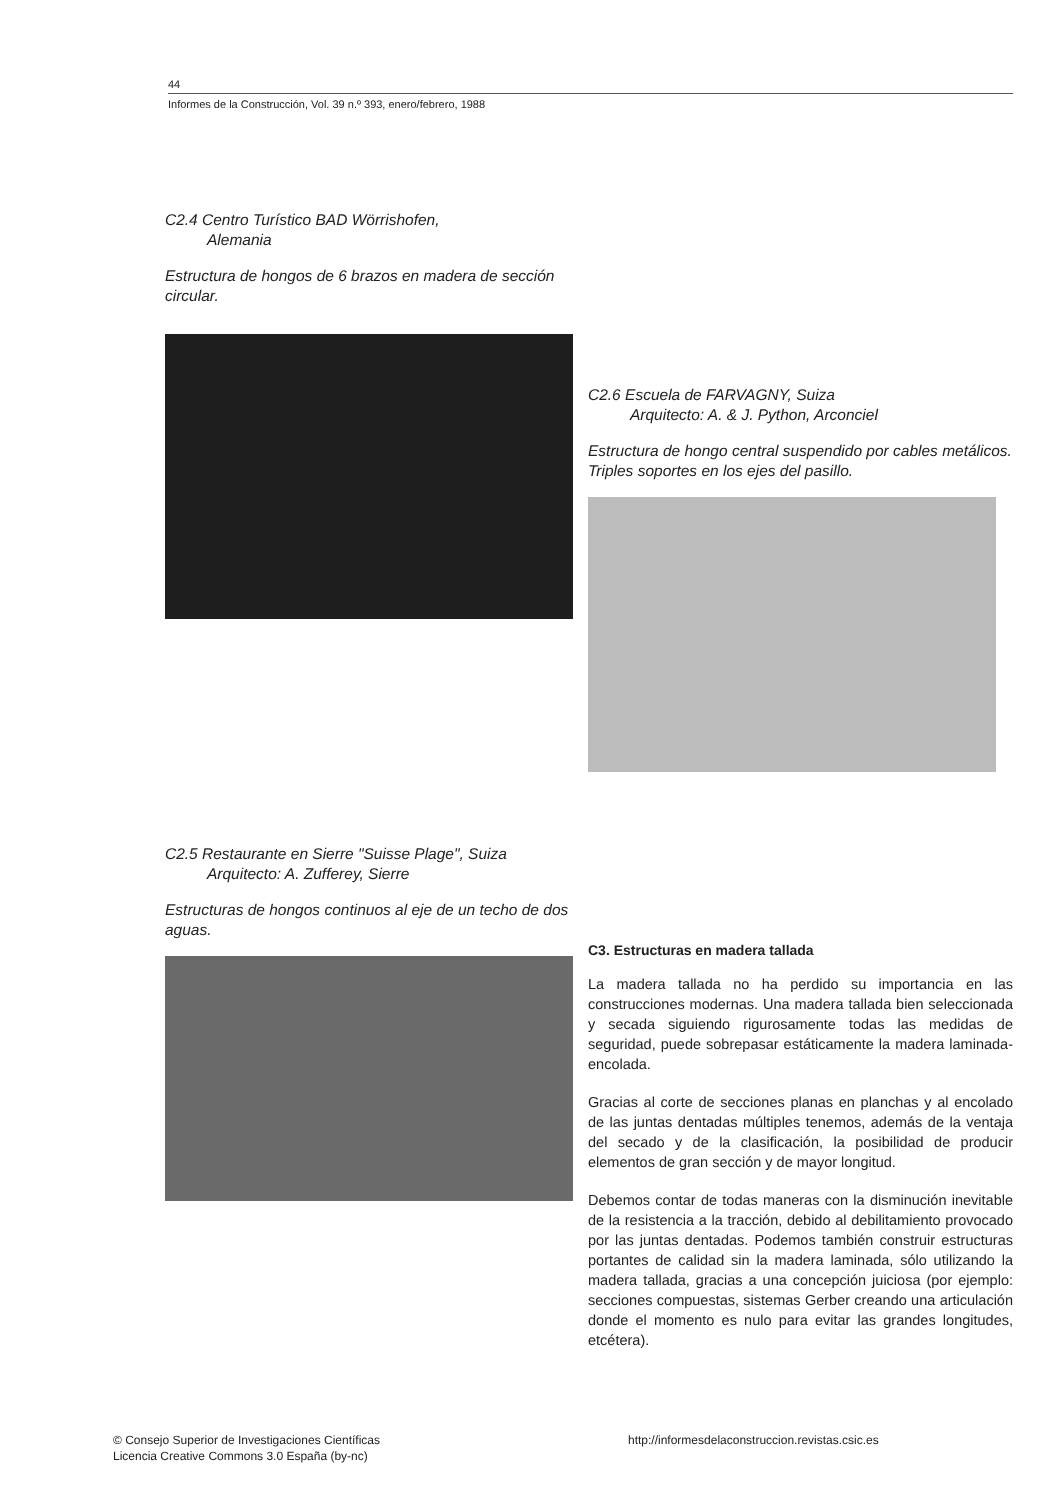44
Informes de la Construcción, Vol. 39 n.º 393, enero/febrero, 1988
C2.4 Centro Turístico BAD Wörrishofen,
Alemania
Estructura de hongos de 6 brazos en madera de sección circular.
C2.5 Restaurante en Sierre "Suisse Plage", Suiza
Arquitecto: A. Zufferey, Sierre
Estructuras de hongos continuos al eje de un techo de dos aguas.
C2.6 Escuela de FARVAGNY, Suiza
Arquitecto: A. & J. Python, Arconciel
Estructura de hongo central suspendido por cables metálicos. Triples soportes en los ejes del pasillo.
C3. Estructuras en madera tallada
La madera tallada no ha perdido su importancia en las construcciones modernas. Una madera tallada bien seleccionada y secada siguiendo rigurosamente todas las medidas de seguridad, puede sobrepasar estáticamente la madera laminada-encolada.
Gracias al corte de secciones planas en planchas y al encolado de las juntas dentadas múltiples tenemos, además de la ventaja del secado y de la clasificación, la posibilidad de producir elementos de gran sección y de mayor longitud.
Debemos contar de todas maneras con la disminución inevitable de la resistencia a la tracción, debido al debilitamiento provocado por las juntas dentadas. Podemos también construir estructuras portantes de calidad sin la madera laminada, sólo utilizando la madera tallada, gracias a una concepción juiciosa (por ejemplo: secciones compuestas, sistemas Gerber creando una articulación donde el momento es nulo para evitar las grandes longitudes, etcétera).
© Consejo Superior de Investigaciones Científicas
Licencia Creative Commons 3.0 España (by-nc)
http://informesdelaconstruccion.revistas.csic.es